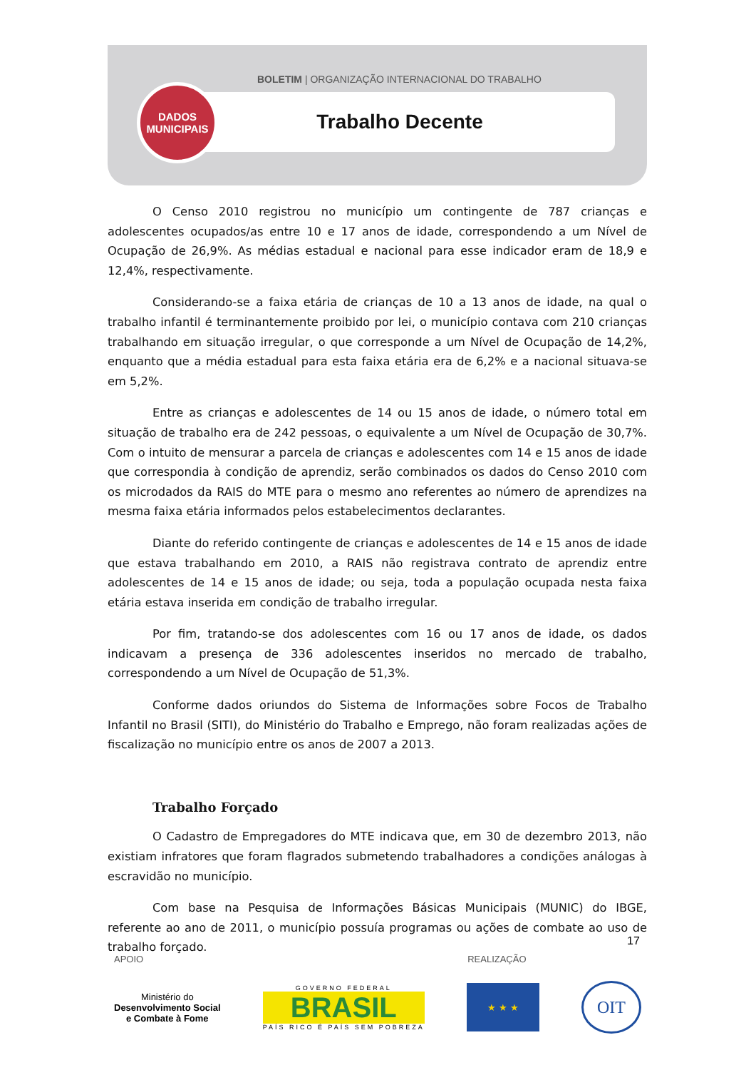BOLETIM | ORGANIZAÇÃO INTERNACIONAL DO TRABALHO
Trabalho Decente
DADOS
MUNICIPAIS
O Censo 2010 registrou no município um contingente de 787 crianças e adolescentes ocupados/as entre 10 e 17 anos de idade, correspondendo a um Nível de Ocupação de 26,9%. As médias estadual e nacional para esse indicador eram de 18,9 e 12,4%, respectivamente.
Considerando-se a faixa etária de crianças de 10 a 13 anos de idade, na qual o trabalho infantil é terminantemente proibido por lei, o município contava com 210 crianças trabalhando em situação irregular, o que corresponde a um Nível de Ocupação de 14,2%, enquanto que a média estadual para esta faixa etária era de 6,2% e a nacional situava-se em 5,2%.
Entre as crianças e adolescentes de 14 ou 15 anos de idade, o número total em situação de trabalho era de 242 pessoas, o equivalente a um Nível de Ocupação de 30,7%. Com o intuito de mensurar a parcela de crianças e adolescentes com 14 e 15 anos de idade que correspondia à condição de aprendiz, serão combinados os dados do Censo 2010 com os microdados da RAIS do MTE para o mesmo ano referentes ao número de aprendizes na mesma faixa etária informados pelos estabelecimentos declarantes.
Diante do referido contingente de crianças e adolescentes de 14 e 15 anos de idade que estava trabalhando em 2010, a RAIS não registrava contrato de aprendiz entre adolescentes de 14 e 15 anos de idade; ou seja, toda a população ocupada nesta faixa etária estava inserida em condição de trabalho irregular.
Por fim, tratando-se dos adolescentes com 16 ou 17 anos de idade, os dados indicavam a presença de 336 adolescentes inseridos no mercado de trabalho, correspondendo a um Nível de Ocupação de 51,3%.
Conforme dados oriundos do Sistema de Informações sobre Focos de Trabalho Infantil no Brasil (SITI), do Ministério do Trabalho e Emprego, não foram realizadas ações de fiscalização no município entre os anos de 2007 a 2013.
Trabalho Forçado
O Cadastro de Empregadores do MTE indicava que, em 30 de dezembro 2013, não existiam infratores que foram flagrados submetendo trabalhadores a condições análogas à escravidão no município.
Com base na Pesquisa de Informações Básicas Municipais (MUNIC) do IBGE, referente ao ano de 2011, o município possuía programas ou ações de combate ao uso de trabalho forçado.
17
APOIO REALIZAÇÃO
Ministério do
Desenvolvimento Social
e Combate à Fome
GOVERNO FEDERAL
BRASIL
PAÍS RICO É PAÍS SEM POBREZA
★ ★ ★
OIT